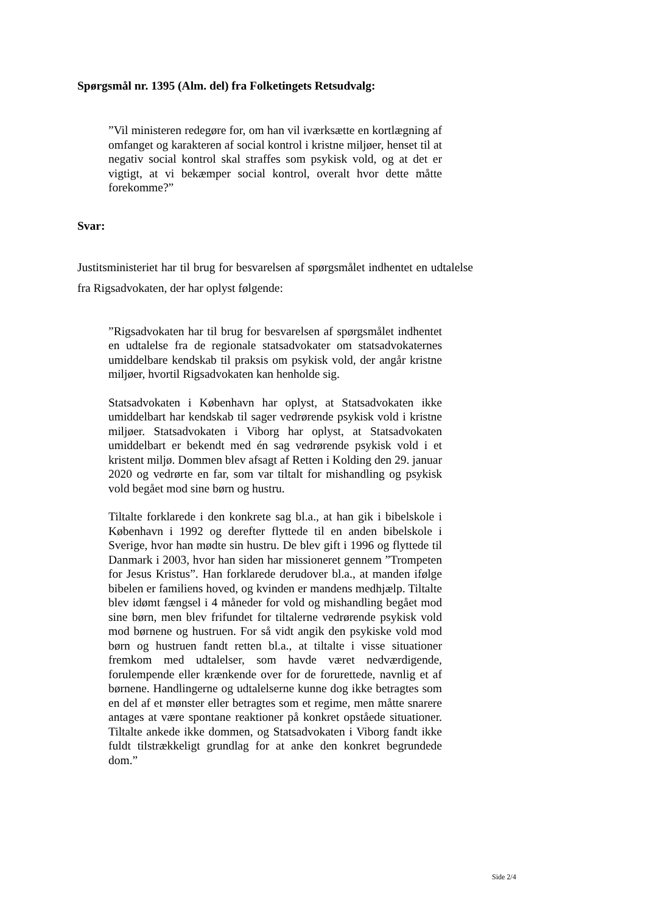Spørgsmål nr. 1395 (Alm. del) fra Folketingets Retsudvalg:
”Vil ministeren redegøre for, om han vil iværksætte en kortlægning af omfanget og karakteren af social kontrol i kristne miljøer, henset til at negativ social kontrol skal straffes som psykisk vold, og at det er vigtigt, at vi bekæmper social kontrol, overalt hvor dette måtte forekomme?”
Svar:
Justitsministeriet har til brug for besvarelsen af spørgsmålet indhentet en udtalelse fra Rigsadvokaten, der har oplyst følgende:
”Rigsadvokaten har til brug for besvarelsen af spørgsmålet indhentet en udtalelse fra de regionale statsadvokater om statsadvokaternes umiddelbare kendskab til praksis om psykisk vold, der angår kristne miljøer, hvortil Rigsadvokaten kan henholde sig.
Statsadvokaten i København har oplyst, at Statsadvokaten ikke umiddelbart har kendskab til sager vedrørende psykisk vold i kristne miljøer. Statsadvokaten i Viborg har oplyst, at Statsadvokaten umiddelbart er bekendt med én sag vedrørende psykisk vold i et kristent miljø. Dommen blev afsagt af Retten i Kolding den 29. januar 2020 og vedrørte en far, som var tiltalt for mishandling og psykisk vold begået mod sine børn og hustru.
Tiltalte forklarede i den konkrete sag bl.a., at han gik i bibelskole i København i 1992 og derefter flyttede til en anden bibelskole i Sverige, hvor han mødte sin hustru. De blev gift i 1996 og flyttede til Danmark i 2003, hvor han siden har missioneret gennem ”Trompeten for Jesus Kristus”. Han forklarede derudover bl.a., at manden ifølge bibelen er familiens hoved, og kvinden er mandens medhjælp. Tiltalte blev idømt fængsel i 4 måneder for vold og mishandling begået mod sine børn, men blev frifundet for tiltalerne vedrørende psykisk vold mod børnene og hustruen. For så vidt angik den psykiske vold mod børn og hustruen fandt retten bl.a., at tiltalte i visse situationer fremkom med udtalelser, som havde været nedværdigende, forulempende eller krænkende over for de forurettede, navnlig et af børnene. Handlingerne og udtalelserne kunne dog ikke betragtes som en del af et mønster eller betragtes som et regime, men måtte snarere antages at være spontane reaktioner på konkret opståede situationer. Tiltalte ankede ikke dommen, og Statsadvokaten i Viborg fandt ikke fuldt tilstrækkeligt grundlag for at anke den konkret begrundede dom.”
Side 2/4